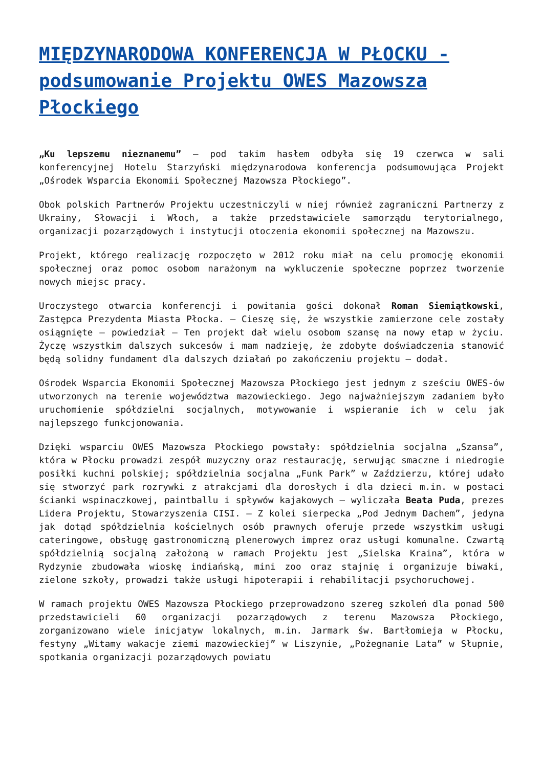MIĘDZYNARODOWA KONFERENCJA W PŁOCKU - podsumowanie Projektu OWES Mazowsza Płockiego
„Ku lepszemu nieznanemu” – pod takim hasłem odbyła się 19 czerwca w sali konferencyjnej Hotelu Starzyński międzynarodowa konferencja podsumowująca Projekt „Ośrodek Wsparcia Ekonomii Społecznej Mazowsza Płockiego”.
Obok polskich Partnerów Projektu uczestniczyli w niej również zagraniczni Partnerzy z Ukrainy, Słowacji i Włoch, a także przedstawiciele samorządu terytorialnego, organizacji pozarządowych i instytucji otoczenia ekonomii społecznej na Mazowszu.
Projekt, którego realizację rozpoczęto w 2012 roku miał na celu promocję ekonomii społecznej oraz pomoc osobom narażonym na wykluczenie społeczne poprzez tworzenie nowych miejsc pracy.
Uroczystego otwarcia konferencji i powitania gości dokonał Roman Siemiątkowski, Zastępca Prezydenta Miasta Płocka. – Cieszę się, że wszystkie zamierzone cele zostały osiągnięte – powiedział – Ten projekt dał wielu osobom szansę na nowy etap w życiu. Życzę wszystkim dalszych sukcesów i mam nadzieję, że zdobyte doświadczenia stanowić będą solidny fundament dla dalszych działań po zakończeniu projektu – dodał.
Ośrodek Wsparcia Ekonomii Społecznej Mazowsza Płockiego jest jednym z sześciu OWES-ów utworzonych na terenie województwa mazowieckiego. Jego najważniejszym zadaniem było uruchomienie spółdzielni socjalnych, motywowanie i wspieranie ich w celu jak najlepszego funkcjonowania.
Dzięki wsparciu OWES Mazowsza Płockiego powstały: spółdzielnia socjalna „Szansa”, która w Płocku prowadzi zespół muzyczny oraz restaurację, serwując smaczne i niedrogie posiłki kuchni polskiej; spółdzielnia socjalna „Funk Park” w Zaździerzu, której udało się stworzyć park rozrywki z atrakcjami dla dorosłych i dla dzieci m.in. w postaci ścianki wspinaczkowej, paintballu i spływów kajakowych – wyliczała Beata Puda, prezes Lidera Projektu, Stowarzyszenia CISI. – Z kolei sierpecka „Pod Jednym Dachem”, jedyna jak dotąd spółdzielnia kościelnych osób prawnych oferuje przede wszystkim usługi cateringowe, obsługę gastronomiczną plenerowych imprez oraz usługi komunalne. Czwartą spółdzielnią socjalną założoną w ramach Projektu jest „Sielska Kraina”, która w Rydzynie zbudowała wioskę indiańską, mini zoo oraz stajnię i organizuje biwaki, zielone szkoły, prowadzi także usługi hipoterapii i rehabilitacji psychoruchowej.
W ramach projektu OWES Mazowsza Płockiego przeprowadzono szereg szkoleń dla ponad 500 przedstawicieli 60 organizacji pozarządowych z terenu Mazowsza Płockiego, zorganizowano wiele inicjatyw lokalnych, m.in. Jarmark św. Bartłomieja w Płocku, festyny „Witamy wakacje ziemi mazowieckiej” w Liszynie, „Pożegnanie Lata” w Słupnie, spotkania organizacji pozarządowych powiatu